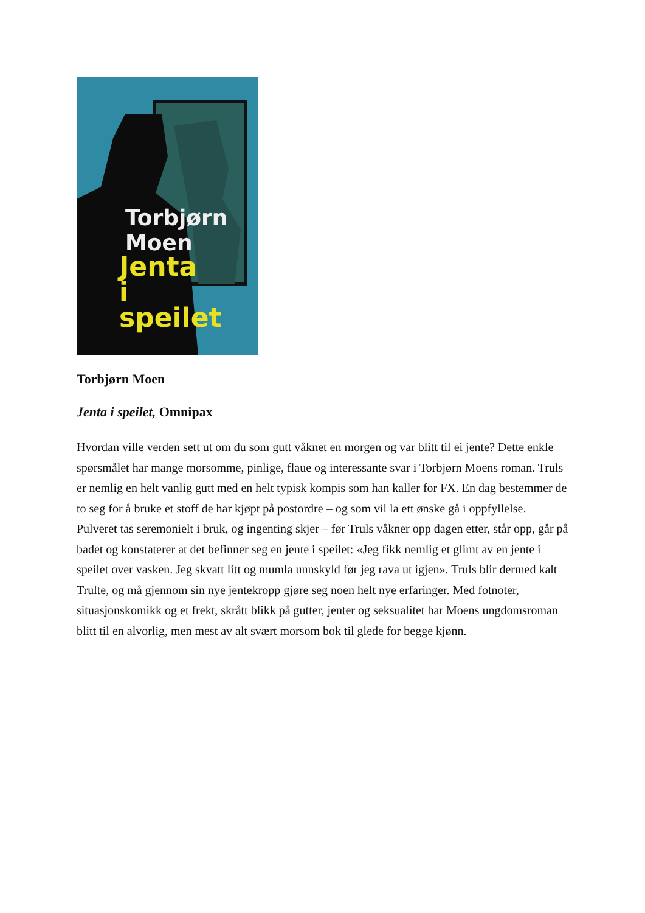Torbjørn
Moen
Jenta
i
speilet
Torbjørn Moen
Jenta i speilet, Omnipax
Hvordan ville verden sett ut om du som gutt våknet en morgen og var blitt til ei jente? Dette enkle spørsmålet har mange morsomme, pinlige, flaue og interessante svar i Torbjørn Moens roman. Truls er nemlig en helt vanlig gutt med en helt typisk kompis som han kaller for FX. En dag bestemmer de to seg for å bruke et stoff de har kjøpt på postordre – og som vil la ett ønske gå i oppfyllelse. Pulveret tas seremonielt i bruk, og ingenting skjer – før Truls våkner opp dagen etter, står opp, går på badet og konstaterer at det befinner seg en jente i speilet: «Jeg fikk nemlig et glimt av en jente i speilet over vasken. Jeg skvatt litt og mumla unnskyld før jeg rava ut igjen». Truls blir dermed kalt Trulte, og må gjennom sin nye jentekropp gjøre seg noen helt nye erfaringer. Med fotnoter, situasjonskomikk og et frekt, skrått blikk på gutter, jenter og seksualitet har Moens ungdomsroman blitt til en alvorlig, men mest av alt svært morsom bok til glede for begge kjønn.